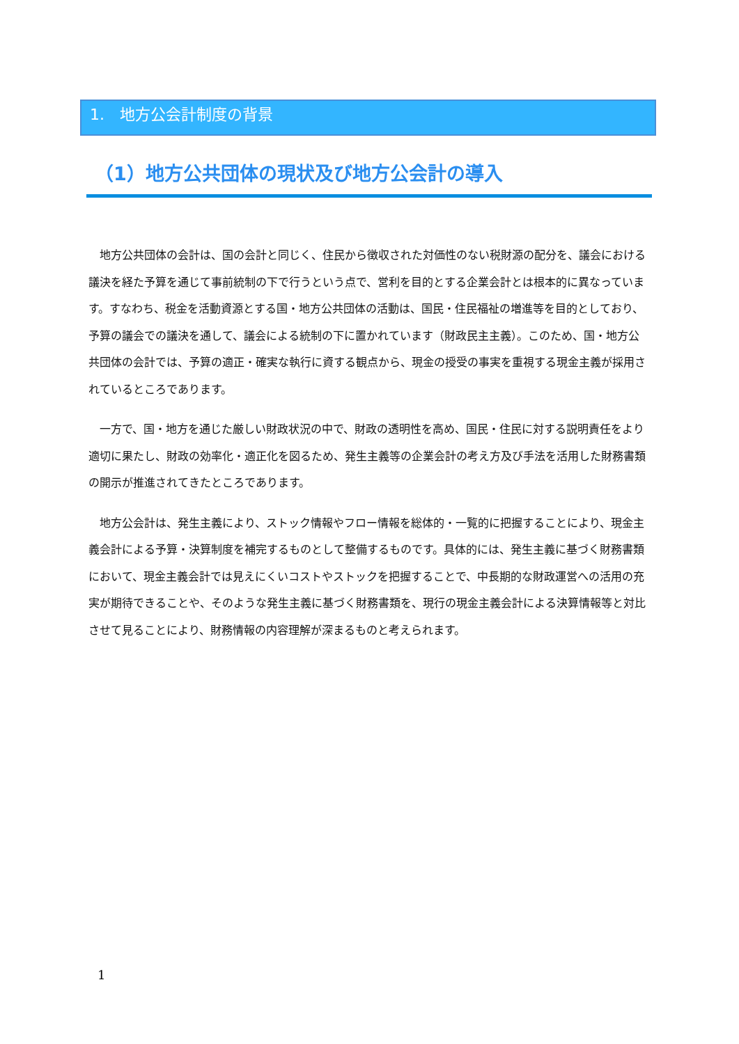1.　地方公会計制度の背景
（1）地方公共団体の現状及び地方公会計の導入
地方公共団体の会計は、国の会計と同じく、住民から徴収された対価性のない税財源の配分を、議会における議決を経た予算を通じて事前統制の下で行うという点で、営利を目的とする企業会計とは根本的に異なっています。すなわち、税金を活動資源とする国・地方公共団体の活動は、国民・住民福祉の増進等を目的としており、予算の議会での議決を通して、議会による統制の下に置かれています（財政民主主義）。このため、国・地方公共団体の会計では、予算の適正・確実な執行に資する観点から、現金の授受の事実を重視する現金主義が採用されているところであります。
一方で、国・地方を通じた厳しい財政状況の中で、財政の透明性を高め、国民・住民に対する説明責任をより適切に果たし、財政の効率化・適正化を図るため、発生主義等の企業会計の考え方及び手法を活用した財務書類の開示が推進されてきたところであります。
地方公会計は、発生主義により、ストック情報やフロー情報を総体的・一覧的に把握することにより、現金主義会計による予算・決算制度を補完するものとして整備するものです。具体的には、発生主義に基づく財務書類において、現金主義会計では見えにくいコストやストックを把握することで、中長期的な財政運営への活用の充実が期待できることや、そのような発生主義に基づく財務書類を、現行の現金主義会計による決算情報等と対比させて見ることにより、財務情報の内容理解が深まるものと考えられます。
1